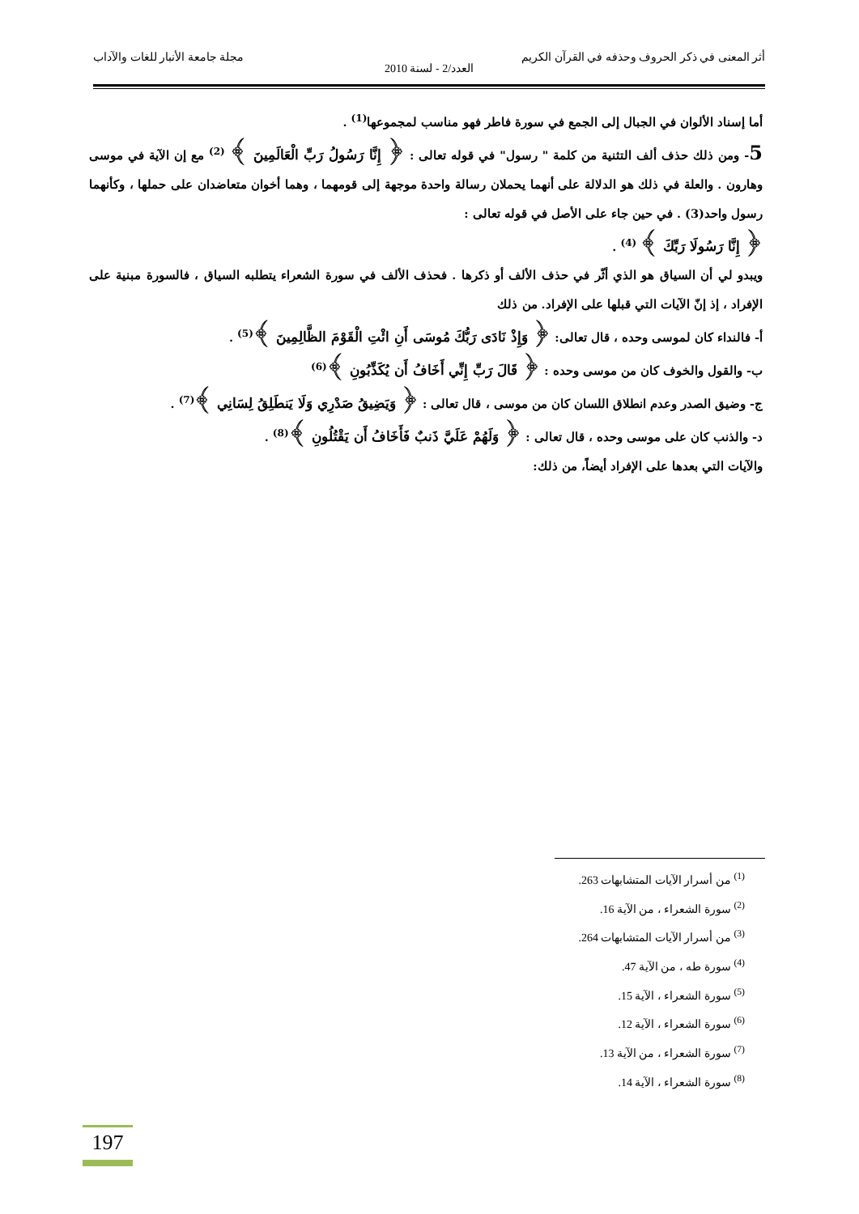أثر المعنى في ذكر الحروف وحذفه في القرآن الكريم مجلة جامعة الأنبار للغات والآداب
العدد/2 - لسنة 2010
أما إسناد الألوان في الجبال إلى الجمع في سورة فاطر فهو مناسب لمجموعها<sup>(1)</sup> .
5- ومن ذلك حذف ألف التثنية من كلمة " رسول" في قوله تعالى : ﴿ إِنَّا رَسُولُ رَبِّ الْعَالَمِينَ ﴾ <sup>(2)</sup> مع إن الآية في موسى وهارون . والعلة في ذلك هو الدلالة على أنهما يحملان رسالة واحدة موجهة إلى قومهما ، وهما أخوان متعاضدان على حملها ، وكأنهما رسول واحد(3) . في حين جاء على الأصل في قوله تعالى :
﴿ إِنَّا رَسُولَا رَبِّكَ ﴾ <sup>(4)</sup> .
ويبدو لي أن السياق هو الذي أثّر في حذف الألف أو ذكرها . فحذف الألف في سورة الشعراء يتطلبه السياق ، فالسورة مبنية على الإفراد ، إذ إنّ الآيات التي قبلها على الإفراد. من ذلك
أ- فالنداء كان لموسى وحده ، قال تعالى: ﴿ وَإِذْ نَادَى رَبُّكَ مُوسَى أَنِ ائْتِ الْقَوْمَ الظَّالِمِينَ ﴾<sup>(5)</sup> .
ب- والقول والخوف كان من موسى وحده : ﴿ قَالَ رَبِّ إِنِّي أَخَافُ أَن يُكَذِّبُونِ ﴾<sup>(6)</sup>
ج- وضيق الصدر وعدم انطلاق اللسان كان من موسى ، قال تعالى : ﴿ وَيَضِيقُ صَدْرِي وَلَا يَنطَلِقُ لِسَانِي ﴾<sup>(7)</sup> .
د- والذنب كان على موسى وحده ، قال تعالى : ﴿ وَلَهُمْ عَلَيَّ ذَنبٌ فَأَخَافُ أَن يَقْتُلُونِ ﴾<sup>(8)</sup> .
والآيات التي بعدها على الإفراد أيضاً، من ذلك:
<sup>(1)</sup> من أسرار الآيات المتشابهات 263.
<sup>(2)</sup> سورة الشعراء ، من الآية 16.
<sup>(3)</sup> من أسرار الآيات المتشابهات 264.
<sup>(4)</sup> سورة طه ، من الآية 47.
<sup>(5)</sup> سورة الشعراء ، الآية 15.
<sup>(6)</sup> سورة الشعراء ، الآية 12.
<sup>(7)</sup> سورة الشعراء ، من الآية 13.
<sup>(8)</sup> سورة الشعراء ، الآية 14.
197